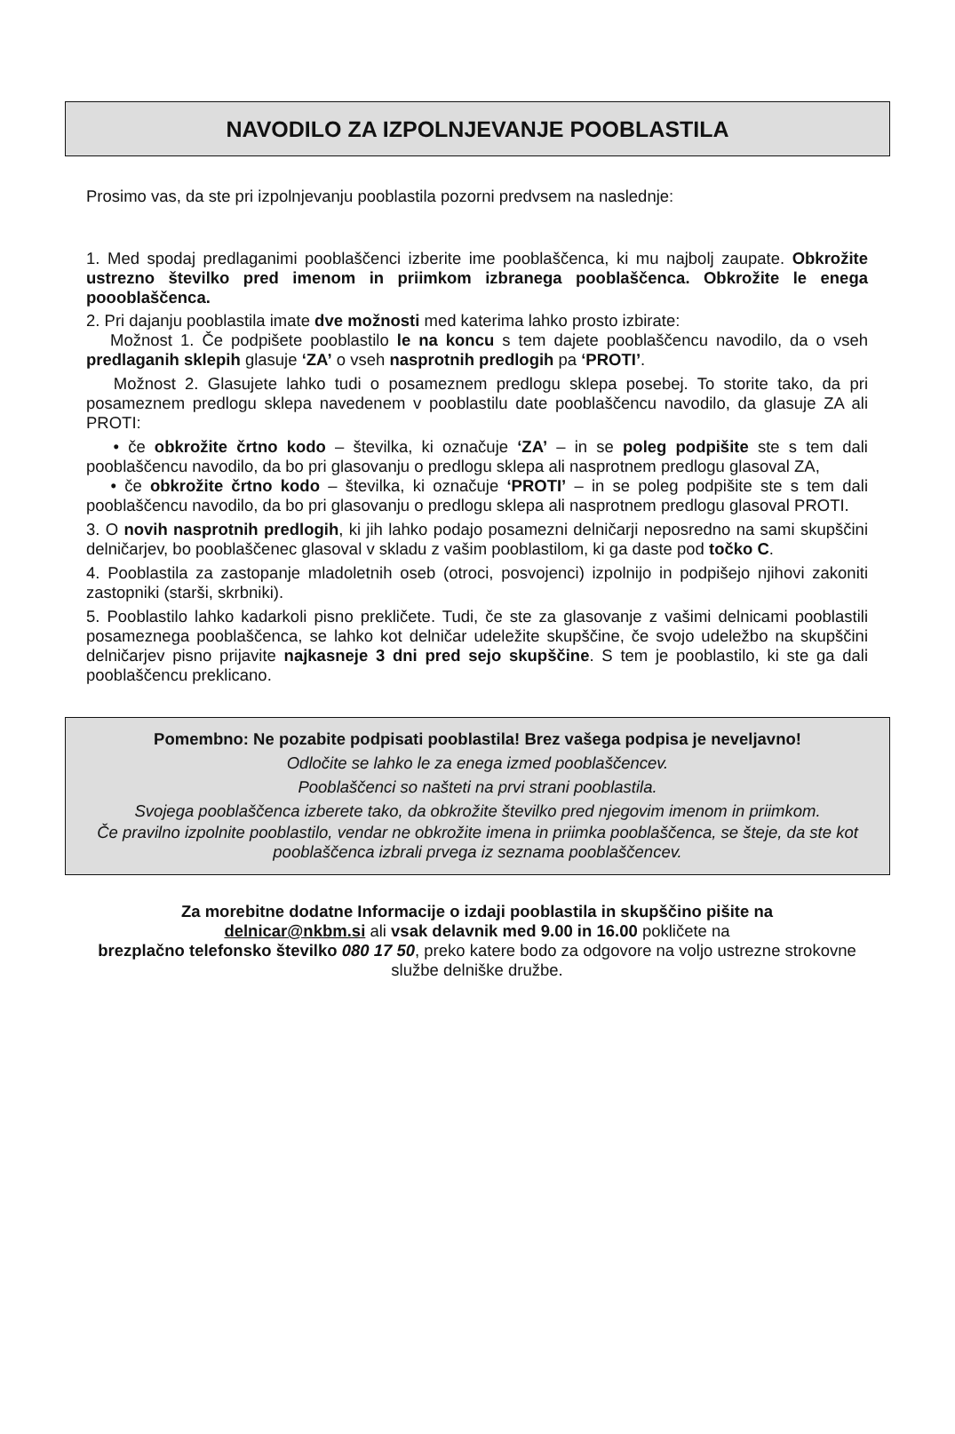NAVODILO ZA IZPOLNJEVANJE POOBLASTILA
Prosimo vas, da ste pri izpolnjevanju pooblastila pozorni predvsem na naslednje:
1. Med spodaj predlaganimi pooblaščenci izberite ime pooblaščenca, ki mu najbolj zaupate. Obkrožite ustrezno številko pred imenom in priimkom izbranega pooblaščenca. Obkrožite le enega poooblaščenca.
2. Pri dajanju pooblastila imate dve možnosti med katerima lahko prosto izbirate:
Možnost 1. Če podpišete pooblastilo le na koncu s tem dajete pooblaščencu navodilo, da o vseh predlaganih sklepih glasuje ‘ZA’ o vseh nasprotnih predlogih pa ‘PROTI’.
Možnost 2. Glasujete lahko tudi o posameznem predlogu sklepa posebej. To storite tako, da pri posameznem predlogu sklepa navedenem v pooblastilu date pooblaščencu navodilo, da glasuje ZA ali PROTI:
• če obkrožite črtno kodo – številka, ki označuje ‘ZA’ – in se poleg podpišite ste s tem dali pooblaščencu navodilo, da bo pri glasovanju o predlogu sklepa ali nasprotnem predlogu glasoval ZA,
• če obkrožite črtno kodo – številka, ki označuje ‘PROTI’ – in se poleg podpišite ste s tem dali pooblaščencu navodilo, da bo pri glasovanju o predlogu sklepa ali nasprotnem predlogu glasoval PROTI.
3. O novih nasprotnih predlogih, ki jih lahko podajo posamezni delničarji neposredno na sami skupščini delničarjev, bo pooblaščenec glasoval v skladu z vašim pooblastilom, ki ga daste pod točko C.
4. Pooblastila za zastopanje mladoletnih oseb (otroci, posvojenci) izpolnijo in podpišejo njihovi zakoniti zastopniki (starši, skrbniki).
5. Pooblastilo lahko kadarkoli pisno prekličete. Tudi, če ste za glasovanje z vašimi delnicami pooblastili posameznega pooblaščenca, se lahko kot delničar udeležite skupščine, če svojo udeležbo na skupščini delničarjev pisno prijavite najkasneje 3 dni pred sejo skupščine. S tem je pooblastilo, ki ste ga dali pooblaščencu preklicano.
Pomembno: Ne pozabite podpisati pooblastila! Brez vašega podpisa je neveljavno!
Odločite se lahko le za enega izmed pooblaščencev.
Pooblaščenci so našteti na prvi strani pooblastila.
Svojega pooblaščenca izberete tako, da obkrožite številko pred njegovim imenom in priimkom.
Če pravilno izpolnite pooblastilo, vendar ne obkrožite imena in priimka pooblaščenca, se šteje, da ste kot pooblaščenca izbrali prvega iz seznama pooblaščencev.
Za morebitne dodatne Informacije o izdaji pooblastila in skupščino pišite na
delnicar@nkbm.si ali vsak delavnik med 9.00 in 16.00 pokličete na
brezplačno telefonsko številko 080 17 50, preko katere bodo za odgovore na voljo ustrezne strokovne službe delniške družbe.